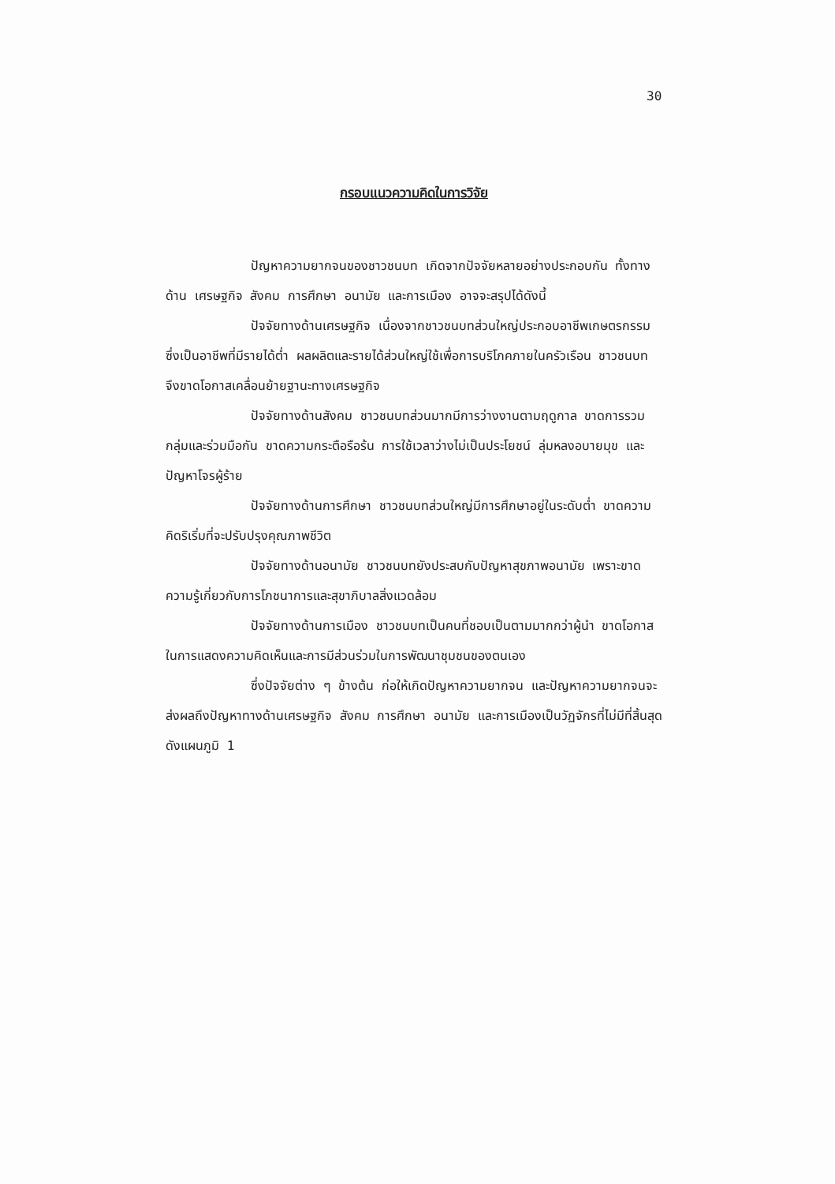30
กรอบแนวความคิดในการวิจัย
ปัญหาความยากจนของชาวชนบท เกิดจากปัจจัยหลายอย่างประกอบกัน ทั้งทางด้าน เศรษฐกิจ สังคม การศึกษา อนามัย และการเมือง อาจจะสรุปได้ดังนี้
ปัจจัยทางด้านเศรษฐกิจ เนื่องจากชาวชนบทส่วนใหญ่ประกอบอาชีพเกษตรกรรม ซึ่งเป็นอาชีพที่มีรายได้ต่ำ ผลผลิตและรายได้ส่วนใหญ่ใช้เพื่อการบริโภคภายในครัวเรือน ชาวชนบทจึงขาดโอกาสเคลื่อนย้ายฐานะทางเศรษฐกิจ
ปัจจัยทางด้านสังคม ชาวชนบทส่วนมากมีการว่างงานตามฤดูกาล ขาดการรวมกลุ่มและร่วมมือกัน ขาดความกระตือรือร้น การใช้เวลาว่างไม่เป็นประโยชน์ ลุ่มหลงอบายมุข และปัญหาโจรผู้ร้าย
ปัจจัยทางด้านการศึกษา ชาวชนบทส่วนใหญ่มีการศึกษาอยู่ในระดับต่ำ ขาดความคิดริเริ่มที่จะปรับปรุงคุณภาพชีวิต
ปัจจัยทางด้านอนามัย ชาวชนบทยังประสบกับปัญหาสุขภาพอนามัย เพราะขาดความรู้เกี่ยวกับการโภชนาการและสุขาภิบาลสิ่งแวดล้อม
ปัจจัยทางด้านการเมือง ชาวชนบทเป็นคนที่ชอบเป็นตามมากกว่าผู้นำ ขาดโอกาสในการแสดงความคิดเห็นและการมีส่วนร่วมในการพัฒนาชุมชนของตนเอง
ซึ่งปัจจัยต่าง ๆ ข้างต้น ก่อให้เกิดปัญหาความยากจน และปัญหาความยากจนจะส่งผลถึงปัญหาทางด้านเศรษฐกิจ สังคม การศึกษา อนามัย และการเมืองเป็นวัฏจักรที่ไม่มีที่สิ้นสุด ดังแผนภูมิ 1